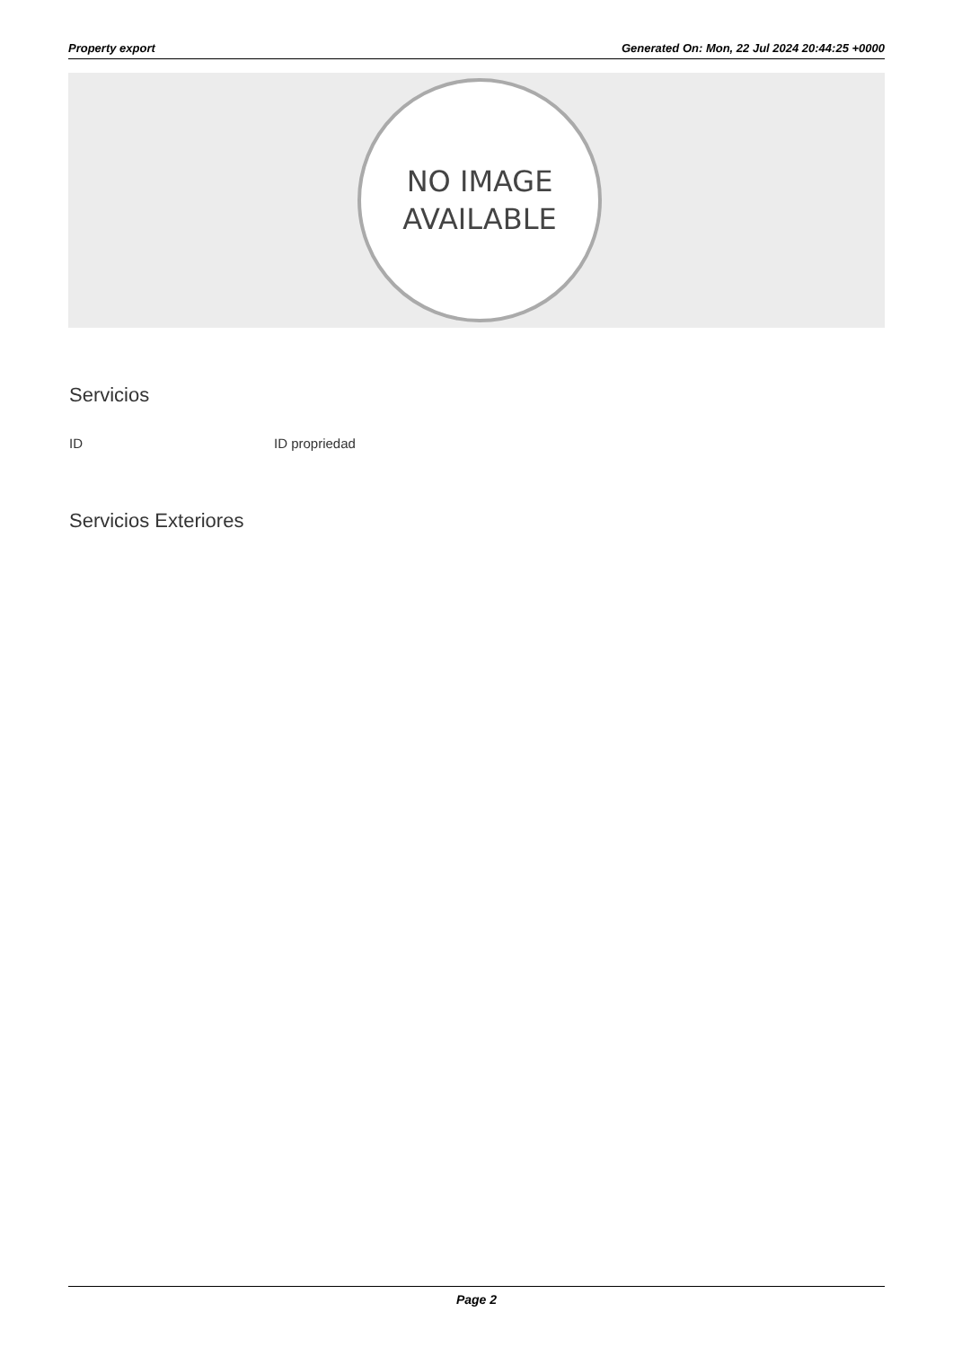Property export Generated On: Mon, 22 Jul 2024 20:44:25 +0000
NO IMAGE
AVAILABLE
Servicios
ID ID propriedad
Servicios Exteriores
Page 2